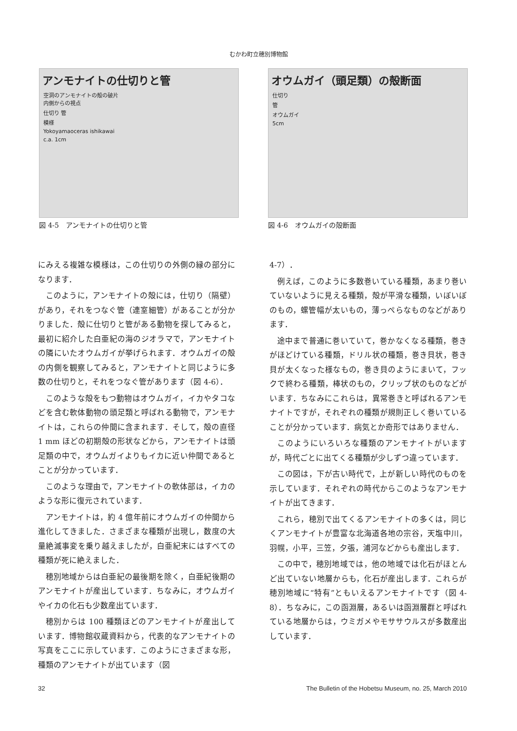むかわ町立穂別博物館
アンモナイトの仕切りと管
空洞のアンモナイトの殻の破片
内側からの視点
仕切り 管
模様
Yokoyamaoceras ishikawai
c.a. 1cm
図 4-5　アンモナイトの仕切りと管
オウムガイ（頭足類）の殻断面
仕切り
管
オウムガイ
5cm
図 4-6　オウムガイの殻断面
にみえる複雑な模様は，この仕切りの外側の縁の部分になります．
このように，アンモナイトの殻には，仕切り（隔壁）があり，それをつなぐ管（連室細管）があることが分かりました．殻に仕切りと管がある動物を探してみると，最初に紹介した白亜紀の海のジオラマで，アンモナイトの隣にいたオウムガイが挙げられます．オウムガイの殻の内側を観察してみると，アンモナイトと同じように多数の仕切りと，それをつなぐ管があります（図 4-6）．
このような殻をもつ動物はオウムガイ，イカやタコなどを含む軟体動物の頭足類と呼ばれる動物で，アンモナイトは，これらの仲間に含まれます．そして，殻の直径 1 mm ほどの初期殻の形状などから，アンモナイトは頭足類の中で，オウムガイよりもイカに近い仲間であるとことが分かっています．
このような理由で，アンモナイトの軟体部は，イカのような形に復元されています．
アンモナイトは，約 4 億年前にオウムガイの仲間から進化してきました．さまざまな種類が出現し，数度の大量絶滅事変を乗り越えましたが，白亜紀末にはすべての種類が死に絶えました．
穂別地域からは白亜紀の最後期を除く，白亜紀後期のアンモナイトが産出しています．ちなみに，オウムガイやイカの化石も少数産出ています．
穂別からは 100 種類ほどのアンモナイトが産出しています．博物館収蔵資料から，代表的なアンモナイトの写真をここに示しています．このようにさまざまな形，種類のアンモナイトが出ています（図
4-7）．
例えば，このように多数巻いている種類，あまり巻いていないように見える種類，殻が平滑な種類，いぼいぼのもの，螺管幅が太いもの，薄っぺらなものなどがあります．
途中まで普通に巻いていて，巻かなくなる種類，巻きがほどけている種類，ドリル状の種類，巻き貝状，巻き貝が太くなった様なもの，巻き貝のようにまいて，フックで終わる種類，棒状のもの，クリップ状のものなどがいます．ちなみにこれらは，異常巻きと呼ばれるアンモナイトですが，それぞれの種類が規則正しく巻いていることが分かっています．病気とか奇形ではありません．
このようにいろいろな種類のアンモナイトがいますが，時代ごとに出てくる種類が少しずつ違っています．
この図は，下が古い時代で，上が新しい時代のものを示しています．それぞれの時代からこのようなアンモナイトが出てきます．
これら，穂別で出てくるアンモナイトの多くは，同じくアンモナイトが豊富な北海道各地の宗谷，天塩中川，羽幌，小平，三笠，夕張，浦河などからも産出します．
この中で，穂別地域では，他の地域では化石がほとんど出ていない地層からも，化石が産出します．これらが穂別地域に“特有”ともいえるアンモナイトです（図 4-8）．ちなみに，この函淵層，あるいは函淵層群と呼ばれている地層からは，ウミガメやモササウルスが多数産出しています．
32 The Bulletin of the Hobetsu Museum, no. 25, March 2010